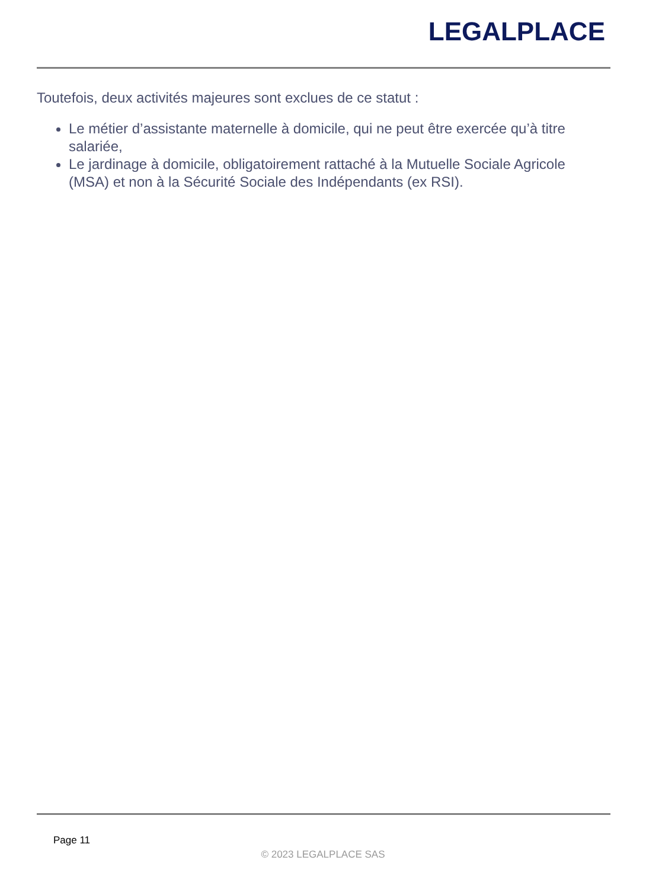LEGALPLACE
Toutefois, deux activités majeures sont exclues de ce statut :
Le métier d’assistante maternelle à domicile, qui ne peut être exercée qu’à titre salariée,
Le jardinage à domicile, obligatoirement rattaché à la Mutuelle Sociale Agricole (MSA) et non à la Sécurité Sociale des Indépendants (ex RSI).
Page 11
© 2023 LEGALPLACE SAS